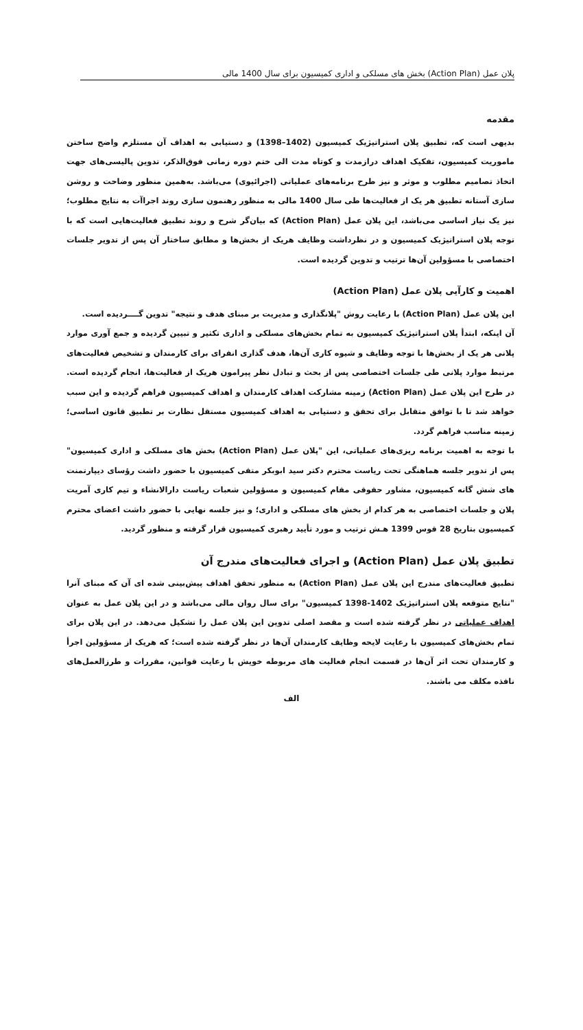پلان عمل (Action Plan) بخش های مسلکی و اداری کمیسیون برای سال 1400 مالی
مقدمه
بدیهی است که، تطبیق پلان استراتیژیک کمیسیون (1402–1398) و دستیابی به اهداف آن مستلزم واضح ساختن ماموریت کمیسیون، تفکیک اهداف درازمدت و کوتاه مدت الی ختم دوره زمانی فوق‌الذکر، تدوین پالیسی‌های جهت اتخاذ تصامیم مطلوب و موثر و نیز طرح برنامه‌های عملیاتی (اجرائیوی) می‌باشد. به‌همین منظور وضاحت و روشن سازی آستانه تطبیق هر یک از فعالیت‌ها طی سال 1400 مالی به منظور رهنمون سازی روند اجراآت به نتایج مطلوب؛ نیز یک نیاز اساسی می‌باشد، این پلان عمل (Action Plan) که بیان‌گر شرح و روند تطبیق فعالیت‌هایی است که با توجه پلان استراتیژیک کمیسیون و در نظرداشت وظایف هریک از بخش‌ها و مطابق ساختار آن پس از تدویر جلسات اختصاصی با مسؤولین آن‌ها ترتیب و تدوین گردیده است.
اهمیت و کارآیی پلان عمل (Action Plan)
این پلان عمل (Action Plan) با رعایت روش "پلانگذاری و مدیریت بر مبنای هدف و نتیجه" تدوین گــــردیده است.
آن اینکه، ابتدأ پلان استراتیژیک کمیسیون به تمام بخش‌های مسلکی و اداری تکثیر و تبیین گردیده و جمع آوری موارد پلانی هر یک از بخش‌ها با توجه وظایف و شیوه کاری آن‌ها، هدف گذاری انفرای برای کارمندان و تشخیص فعالیت‌های مرتبط موارد پلانی طی جلسات اختصاصی پس از بحث و تبادل نظر پیرامون هریک از فعالیت‌ها، انجام گردیده است. در طرح این پلان عمل (Action Plan) زمینه مشارکت اهداف کارمندان و اهداف کمیسیون فراهم گردیده و این سبب خواهد شد تا با توافق متقابل برای تحقق و دستیابی به اهداف کمیسیون مستقل نظارت بر تطبیق قانون اساسی؛ زمینه مناسب فراهم گردد.
با توجه به اهمیت برنامه ریزی‌های عملیاتی، این "پلان عمل (Action Plan) بخش های مسلکی و اداری کمیسیون" پس از تدویر جلسه هماهنگی تحت ریاست محترم دکتر سید ابوبکر متقی کمیسیون با حضور داشت رؤسای دیپارتمنت های شش گانه کمیسیون، مشاور حقوقی مقام کمیسیون و مسؤولین شعبات ریاست دارالانشاء و تیم کاری آمریت پلان و جلسات اختصاصی به هر کدام از بخش های مسلکی و اداری؛ و نیز جلسه نهایی با حضور داشت اعضای محترم کمیسیون بتاریخ 28 قوس 1399 هـش ترتیب و مورد تأیید رهبری کمیسیون قرار گرفته و منظور گردید.
تطبیق پلان عمل (Action Plan) و اجرای فعالیت‌های مندرج آن
تطبیق فعالیت‌های مندرج این پلان عمل (Action Plan) به منظور تحقق اهداف پیش‌بینی شده ای آن که مبنای آنرا "نتایج متوقعه پلان استراتیژیک 1402-1398 کمیسیون" برای سال روان مالی می‌باشد و در این پلان عمل به عنوان اهداف عملیاتی در نظر گرفته شده است و مقصد اصلی تدوین این پلان عمل را تشکیل می‌دهد. در این پلان برای تمام بخش‌های کمیسیون با رعایت لایحه وظایف کارمندان آن‌ها در نظر گرفته شده است؛ که هریک از مسؤولین اجرأ و کارمندان تحت اثر آن‌ها در قسمت انجام فعالیت های مربوطه خویش با رعایت قوانین، مقررات و طرزالعمل‌های نافذه مکلف می باشند.
الف